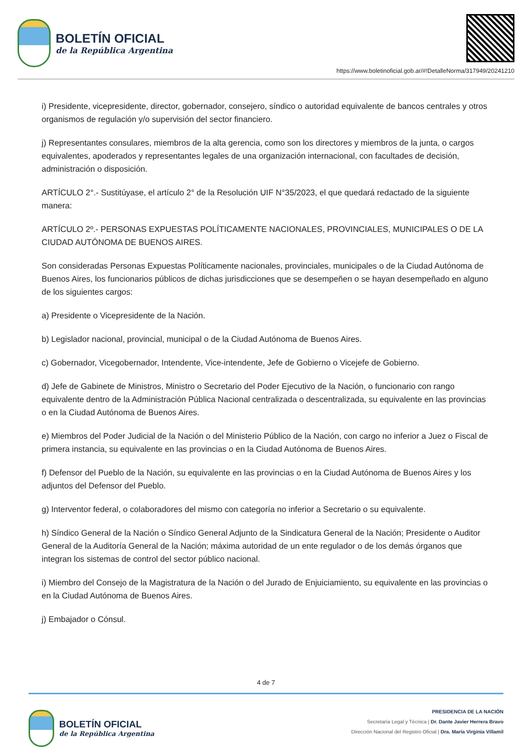BOLETÍN OFICIAL
de la República Argentina
https://www.boletinoficial.gob.ar/#!DetalleNorma/317949/20241210
i) Presidente, vicepresidente, director, gobernador, consejero, síndico o autoridad equivalente de bancos centrales y otros organismos de regulación y/o supervisión del sector financiero.
j) Representantes consulares, miembros de la alta gerencia, como son los directores y miembros de la junta, o cargos equivalentes, apoderados y representantes legales de una organización internacional, con facultades de decisión, administración o disposición.
ARTÍCULO 2°.- Sustitúyase, el artículo 2° de la Resolución UIF N°35/2023, el que quedará redactado de la siguiente manera:
ARTÍCULO 2º.- PERSONAS EXPUESTAS POLÍTICAMENTE NACIONALES, PROVINCIALES, MUNICIPALES O DE LA CIUDAD AUTÓNOMA DE BUENOS AIRES.
Son consideradas Personas Expuestas Políticamente nacionales, provinciales, municipales o de la Ciudad Autónoma de Buenos Aires, los funcionarios públicos de dichas jurisdicciones que se desempeñen o se hayan desempeñado en alguno de los siguientes cargos:
a) Presidente o Vicepresidente de la Nación.
b) Legislador nacional, provincial, municipal o de la Ciudad Autónoma de Buenos Aires.
c) Gobernador, Vicegobernador, Intendente, Vice-intendente, Jefe de Gobierno o Vicejefe de Gobierno.
d) Jefe de Gabinete de Ministros, Ministro o Secretario del Poder Ejecutivo de la Nación, o funcionario con rango equivalente dentro de la Administración Pública Nacional centralizada o descentralizada, su equivalente en las provincias o en la Ciudad Autónoma de Buenos Aires.
e) Miembros del Poder Judicial de la Nación o del Ministerio Público de la Nación, con cargo no inferior a Juez o Fiscal de primera instancia, su equivalente en las provincias o en la Ciudad Autónoma de Buenos Aires.
f) Defensor del Pueblo de la Nación, su equivalente en las provincias o en la Ciudad Autónoma de Buenos Aires y los adjuntos del Defensor del Pueblo.
g) Interventor federal, o colaboradores del mismo con categoría no inferior a Secretario o su equivalente.
h) Síndico General de la Nación o Síndico General Adjunto de la Sindicatura General de la Nación; Presidente o Auditor General de la Auditoría General de la Nación; máxima autoridad de un ente regulador o de los demás órganos que integran los sistemas de control del sector público nacional.
i) Miembro del Consejo de la Magistratura de la Nación o del Jurado de Enjuiciamiento, su equivalente en las provincias o en la Ciudad Autónoma de Buenos Aires.
j) Embajador o Cónsul.
4 de 7
BOLETÍN OFICIAL
de la República Argentina
PRESIDENCIA DE LA NACIÓN
Secretaría Legal y Técnica | Dr. Dante Javier Herrera Bravo
Dirección Nacional del Registro Oficial | Dra. María Virginia Villamil